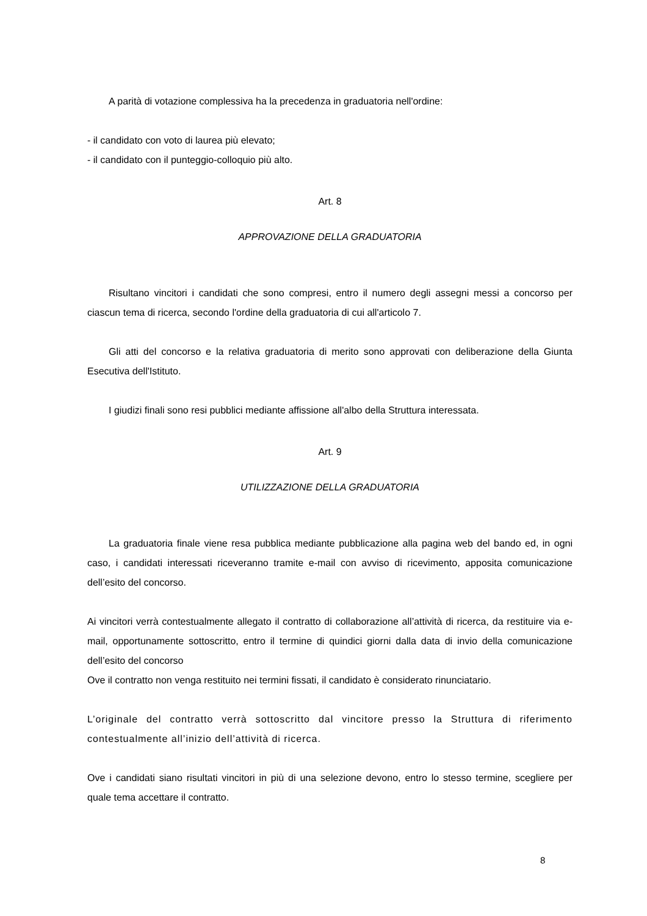A parità di votazione complessiva ha la precedenza in graduatoria nell'ordine:
- il candidato con voto di laurea più elevato;
- il candidato con il punteggio-colloquio più alto.
Art. 8
APPROVAZIONE DELLA GRADUATORIA
Risultano vincitori i candidati che sono compresi, entro il numero degli assegni messi a concorso per ciascun tema di ricerca, secondo l'ordine della graduatoria di cui all'articolo 7.
Gli atti del concorso e la relativa graduatoria di merito sono approvati con deliberazione della Giunta Esecutiva dell'Istituto.
I giudizi finali sono resi pubblici mediante affissione all'albo della Struttura interessata.
Art. 9
UTILIZZAZIONE DELLA GRADUATORIA
La graduatoria finale viene resa pubblica mediante pubblicazione alla pagina web del bando ed, in ogni caso, i candidati interessati riceveranno tramite e-mail con avviso di ricevimento, apposita comunicazione dell’esito del concorso.
Ai vincitori verrà contestualmente allegato il contratto di collaborazione all’attività di ricerca, da restituire via e-mail, opportunamente sottoscritto, entro il termine di quindici giorni dalla data di invio della comunicazione dell’esito del concorso
Ove il contratto non venga restituito nei termini fissati, il candidato è considerato rinunciatario.
L’originale del contratto verrà sottoscritto dal vincitore presso la Struttura di riferimento contestualmente all’inizio dell’attività di ricerca.
Ove i candidati siano risultati vincitori in più di una selezione devono, entro lo stesso termine, scegliere per quale tema accettare il contratto.
8